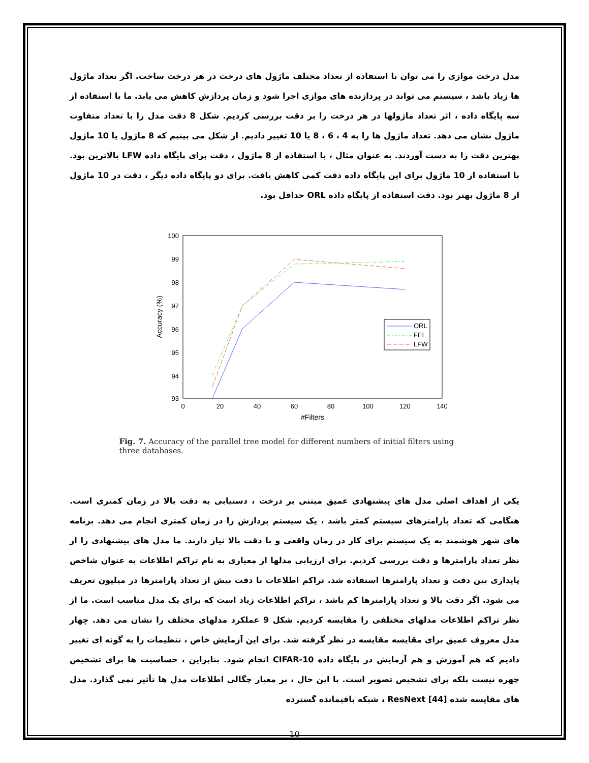مدل درخت موازی را می توان با استفاده از تعداد مختلف ماژول های درخت در هر درخت ساخت. اگر تعداد ماژول ها زیاد باشد ، سیستم می تواند در پردازنده های موازی اجرا شود و زمان پردازش کاهش می یابد. ما با استفاده از سه پایگاه داده ، اثر تعداد ماژولها در هر درخت را بر دقت بررسی کردیم. شکل 8 دقت مدل را با تعداد متفاوت ماژول نشان می دهد. تعداد ماژول ها را به 4 ، 6 ، 8 یا 10 تغییر دادیم. از شکل می بینیم که 8 ماژول یا 10 ماژول بهترین دقت را به دست آوردند. به عنوان مثال ، با استفاده از 8 ماژول ، دقت برای پایگاه داده LFW بالاترین بود. با استفاده از 10 ماژول برای این پایگاه داده دقت کمی کاهش یافت. برای دو پایگاه داده دیگر ، دقت در 10 ماژول از 8 ماژول بهتر بود. دقت استفاده از پایگاه داده ORL حداقل بود.
100
99
98
97
96
95
94
93
0
20
40
60
80
100
120
140
#Filters
Accuracy (%)
ORL
FEI
LFW
Fig. 7. Accuracy of the parallel tree model for different numbers of initial filters using three databases.
یکی از اهداف اصلی مدل های پیشنهادی عمیق مبتنی بر درخت ، دستیابی به دقت بالا در زمان کمتری است. هنگامی که تعداد پارامترهای سیستم کمتر باشد ، یک سیستم پردازش را در زمان کمتری انجام می دهد. برنامه های شهر هوشمند به یک سیستم برای کار در زمان واقعی و با دقت بالا نیاز دارند. ما مدل های پیشنهادی را از نظر تعداد پارامترها و دقت بررسی کردیم. برای ارزیابی مدلها از معیاری به نام تراکم اطلاعات به عنوان شاخص پایداری بین دقت و تعداد پارامترها استفاده شد. تراکم اطلاعات با دقت بیش از تعداد پارامترها در میلیون تعریف می شود. اگر دقت بالا و تعداد پارامترها کم باشد ، تراکم اطلاعات زیاد است که برای یک مدل مناسب است. ما از نظر تراکم اطلاعات مدلهای مختلفی را مقایسه کردیم. شکل 9 عملکرد مدلهای مختلف را نشان می دهد. چهار مدل معروف عمیق برای مقایسه مقایسه در نظر گرفته شد. برای این آزمایش خاص ، تنظیمات را به گونه ای تغییر دادیم که هم آموزش و هم آزمایش در پایگاه داده CIFAR-10 انجام شود. بنابراین ، حساسیت ها برای تشخیص چهره نیست بلکه برای تشخیص تصویر است. با این حال ، بر معیار چگالی اطلاعات مدل ها تأثیر نمی گذارد. مدل های مقایسه شده ResNext [44] ، شبکه باقیمانده گسترده
10